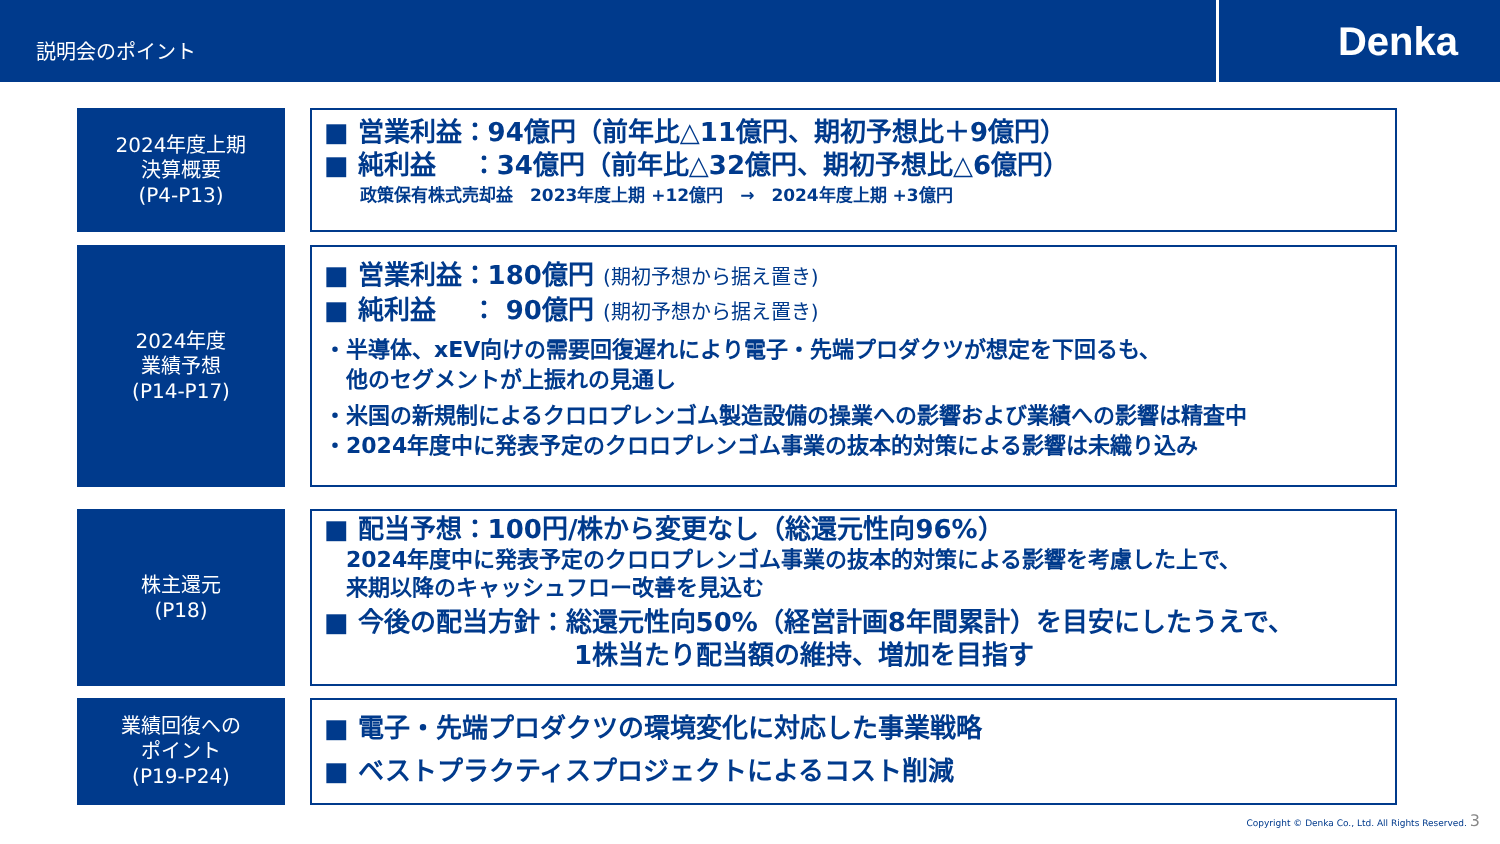説明会のポイント
Denka
2024年度上期
決算概要
(P4-P13)
■ 営業利益：94億円（前年比△11億円、期初予想比＋9億円）
■ 純利益　 ：34億円（前年比△32億円、期初予想比△6億円）
政策保有株式売却益　2023年度上期 +12億円　→　2024年度上期 +3億円
2024年度
業績予想
(P14-P17)
■ 営業利益：180億円 (期初予想から据え置き)
■ 純利益　 ： 90億円 (期初予想から据え置き)
・半導体、xEV向けの需要回復遅れにより電子・先端プロダクツが想定を下回るも、
　他のセグメントが上振れの見通し
・米国の新規制によるクロロプレンゴム製造設備の操業への影響および業績への影響は精査中
・2024年度中に発表予定のクロロプレンゴム事業の抜本的対策による影響は未織り込み
株主還元
(P18)
■ 配当予想：100円/株から変更なし（総還元性向96%）
2024年度中に発表予定のクロロプレンゴム事業の抜本的対策による影響を考慮した上で、
来期以降のキャッシュフロー改善を見込む
■ 今後の配当方針：総還元性向50%（経営計画8年間累計）を目安にしたうえで、
1株当たり配当額の維持、増加を目指す
業績回復への
ポイント
(P19-P24)
■ 電子・先端プロダクツの環境変化に対応した事業戦略
■ ベストプラクティスプロジェクトによるコスト削減
Copyright © Denka Co., Ltd. All Rights Reserved. 3